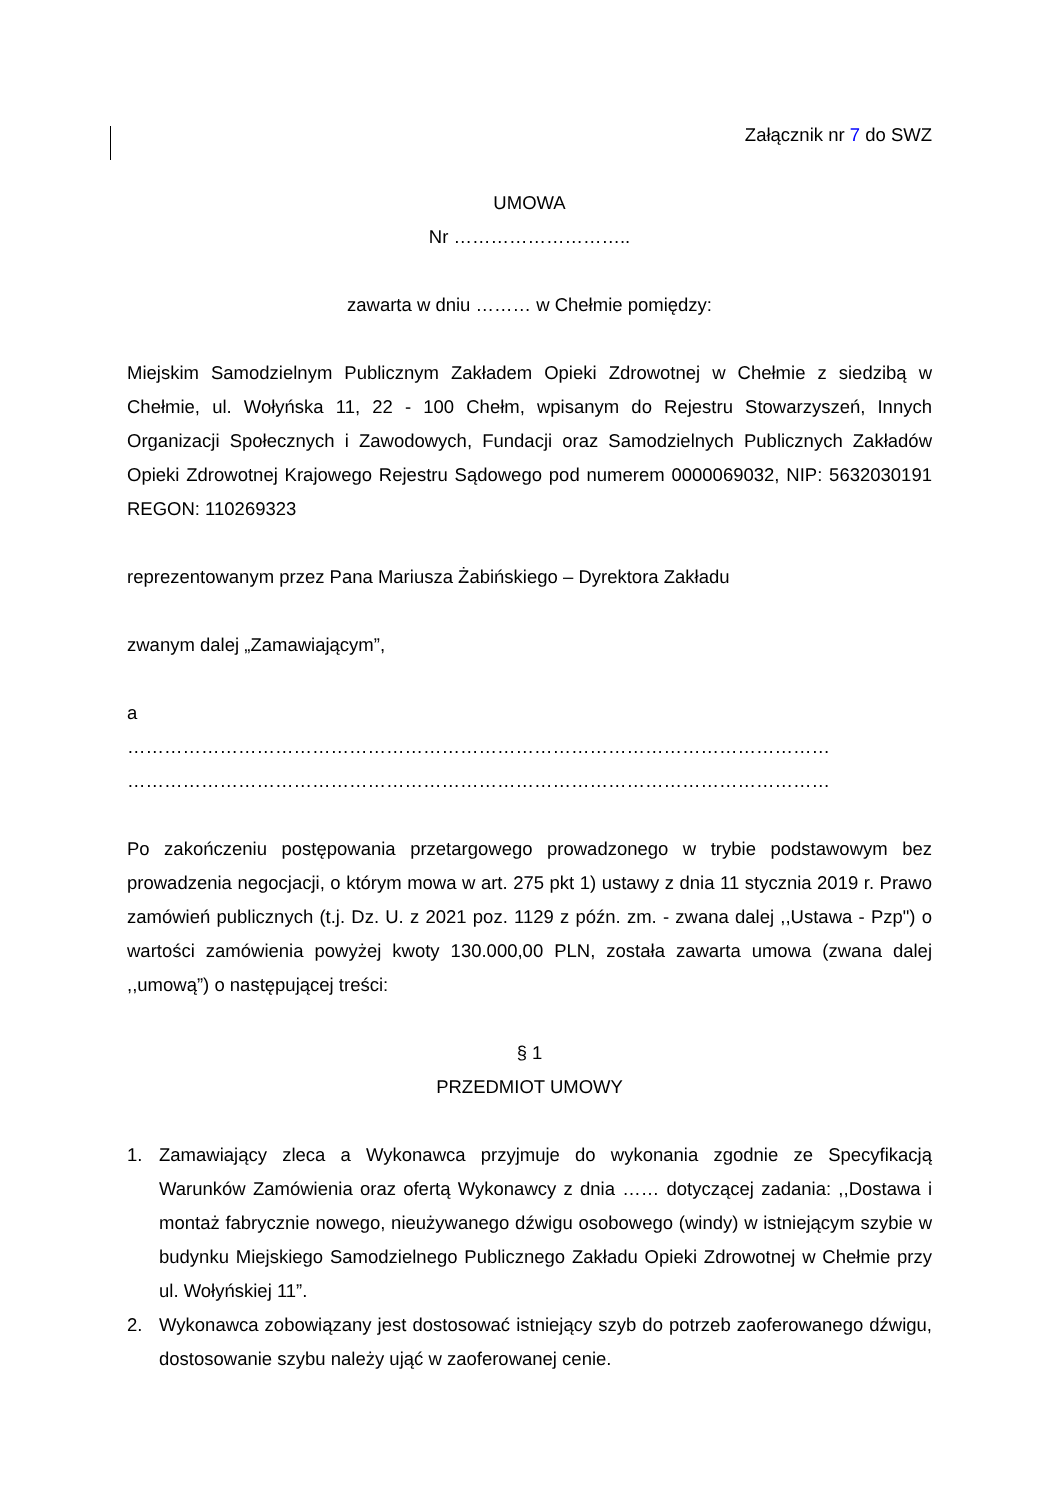Załącznik nr 7 do SWZ
UMOWA
Nr ………………………..
zawarta w dniu ……… w Chełmie pomiędzy:
Miejskim Samodzielnym Publicznym Zakładem Opieki Zdrowotnej w Chełmie z siedzibą w Chełmie, ul. Wołyńska 11, 22 - 100 Chełm, wpisanym do Rejestru Stowarzyszeń, Innych Organizacji Społecznych i Zawodowych, Fundacji oraz Samodzielnych Publicznych Zakładów Opieki Zdrowotnej Krajowego Rejestru Sądowego pod numerem 0000069032, NIP: 5632030191 REGON: 110269323
reprezentowanym przez Pana Mariusza Żabińskiego – Dyrektora Zakładu
zwanym dalej „Zamawiającym”,
a
……………………………………………………………………………………………………
……………………………………………………………………………………………………
Po zakończeniu postępowania przetargowego prowadzonego w trybie podstawowym bez prowadzenia negocjacji, o którym mowa w art. 275 pkt 1) ustawy z dnia 11 stycznia 2019 r. Prawo zamówień publicznych (t.j. Dz. U. z 2021 poz. 1129 z późn. zm. - zwana dalej ,,Ustawa - Pzp") o wartości zamówienia powyżej kwoty 130.000,00 PLN, została zawarta umowa (zwana dalej ,,umową”) o następującej treści:
§ 1
PRZEDMIOT UMOWY
1. Zamawiający zleca a Wykonawca przyjmuje do wykonania zgodnie ze Specyfikacją Warunków Zamówienia oraz ofertą Wykonawcy z dnia …… dotyczącej zadania: ,,Dostawa i montaż fabrycznie nowego, nieużywanego dźwigu osobowego (windy) w istniejącym szybie w budynku Miejskiego Samodzielnego Publicznego Zakładu Opieki Zdrowotnej w Chełmie przy ul. Wołyńskiej 11”.
2. Wykonawca zobowiązany jest dostosować istniejący szyb do potrzeb zaoferowanego dźwigu, dostosowanie szybu należy ująć w zaoferowanej cenie.